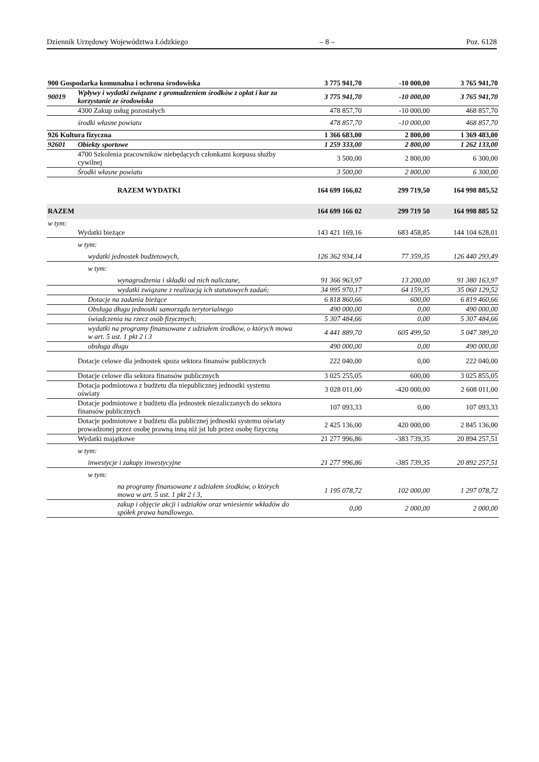Dziennik Urzędowy Województwa Łódzkiego – 8 – Poz. 6128
| 900 Gospodarka komunalna i ochrona środowiska | | 3 775 941,70 | -10 000,00 | 3 765 941,70 |
| 90019 | Wpływy i wydatki związane z gromadzeniem środków z opłat i kar za korzystanie ze środowiska | 3 775 941,70 | -10 000,00 | 3 765 941,70 |
| | 4300 Zakup usług pozostałych | 478 857,70 | -10 000,00 | 468 857,70 |
| | środki własne powiatu | 478 857,70 | -10 000,00 | 468 857,70 |
| 926 Kultura fizyczna | | 1 366 683,00 | 2 800,00 | 1 369 483,00 |
| 92601 | Obiekty sportowe | 1 259 333,00 | 2 800,00 | 1 262 133,00 |
| | 4700 Szkolenia pracowników niebędących członkami korpusu służby cywilnej | 3 500,00 | 2 800,00 | 6 300,00 |
| | Środki własne powiatu | 3 500,00 | 2 800,00 | 6 300,00 |
| | RAZEM WYDATKI | 164 699 166,02 | 299 719,50 | 164 998 885,52 |
| RAZEM | | 164 699 166 02 | 299 719 50 | 164 998 885 52 |
| w tym: | | | | |
| | Wydatki bieżące | 143 421 169,16 | 683 458,85 | 144 104 628,01 |
| | w tym: | | | |
| | wydatki jednostek budżetowych, | 126 362 934,14 | 77 359,35 | 126 440 293,49 |
| | w tym: | | | |
| | wynagrodzenia i składki od nich naliczane, | 91 366 963,97 | 13 200,00 | 91 380 163,97 |
| | wydatki związane z realizacją ich statutowych zadań; | 34 995 970,17 | 64 159,35 | 35 060 129,52 |
| | Dotacje na zadania bieżące | 6 818 860,66 | 600,00 | 6 819 460,66 |
| | Obsługa długu jednostki samorządu terytorialnego | 490 000,00 | 0,00 | 490 000,00 |
| | świadczenia na rzecz osób fizycznych; | 5 307 484,66 | 0,00 | 5 307 484,66 |
| | wydatki na programy finansowane z udziałem środków, o których mowa w art. 5 ust. 1 pkt 2 i 3 | 4 441 889,70 | 605 499,50 | 5 047 389,20 |
| | obsługa długu | 490 000,00 | 0,00 | 490 000,00 |
| | Dotacje celowe dla jednostek spoza sektora finansów publicznych | 222 040,00 | 0,00 | 222 040,00 |
| | Dotacje celowe dla sektora finansów publicznych | 3 025 255,05 | 600,00 | 3 025 855,05 |
| | Dotacja podmiotowa z budżetu dla niepublicznej jednostki systemu oświaty | 3 028 011,00 | -420 000,00 | 2 608 011,00 |
| | Dotacje podmiotowe z budżetu dla jednostek niezaliczanych do sektora finansów publicznych | 107 093,33 | 0,00 | 107 093,33 |
| | Dotacje podmiotowe z budżetu dla publicznej jednostki systemu oświaty prowadzonej przez osobę prawną inną niż jst lub przez osobę fizyczną | 2 425 136,00 | 420 000,00 | 2 845 136,00 |
| | Wydatki majątkowe | 21 277 996,86 | -383 739,35 | 20 894 257,51 |
| | w tym: | | | |
| | inwestycje i zakupy inwestycyjne | 21 277 996,86 | -385 739,35 | 20 892 257,51 |
| | w tym: | | | |
| | na programy finansowane z udziałem środków, o których mowa w art. 5 ust. 1 pkt 2 i 3, | 1 195 078,72 | 102 000,00 | 1 297 078,72 |
| | zakup i objęcie akcji i udziałów oraz wniesienie wkładów do spółek prawa handlowego. | 0,00 | 2 000,00 | 2 000,00 |